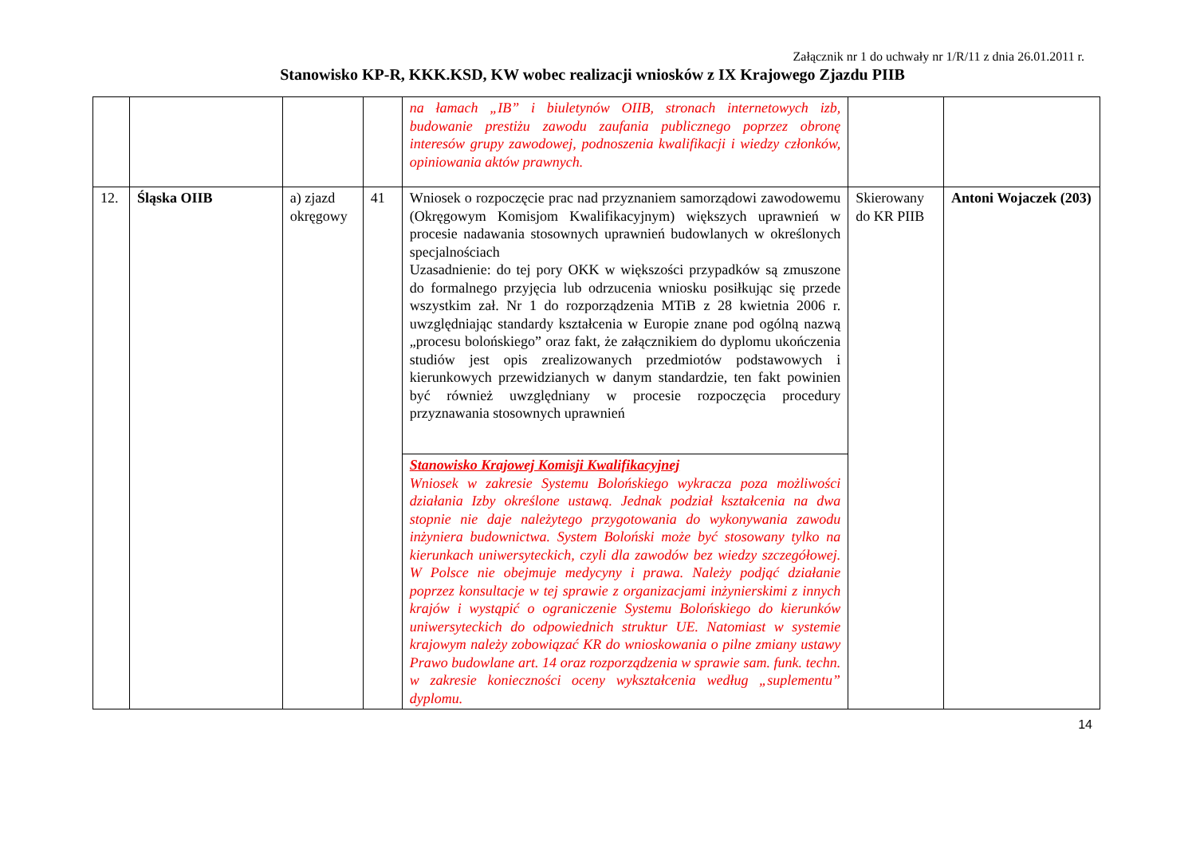Załącznik nr 1 do uchwały nr 1/R/11 z dnia 26.01.2011 r.
Stanowisko KP-R, KKK.KSD, KW wobec realizacji wniosków z IX Krajowego Zjazdu PIIB
| | | | | na łamach „IB” i biuletynów OIIB, stronach internetowych izb, budowanie prestiżu zawodu zaufania publicznego poprzez obronę interesów grupy zawodowej, podnoszenia kwalifikacji i wiedzy członków, opiniowania aktów prawnych. | | |
| 12. | Śląska OIIB | a) zjazd okręgowy | 41 | Wniosek o rozpoczęcie prac nad przyznaniem samorządowi zawodowemu (Okręgowym Komisjom Kwalifikacyjnym) większych uprawnień w procesie nadawania stosownych uprawnień budowlanych w określonych specjalnościach Uzasadnienie: do tej pory OKK w większości przypadków są zmuszone do formalnego przyjęcia lub odrzucenia wniosku posiłkując się przede wszystkim zał. Nr 1 do rozporządzenia MTiB z 28 kwietnia 2006 r. uwzględniając standardy kształcenia w Europie znane pod ogólną nazwą „procesu bolońskiego” oraz fakt, że załącznikiem do dyplomu ukończenia studiów jest opis zrealizowanych przedmiotów podstawowych i kierunkowych przewidzianych w danym standardzie, ten fakt powinien być również uwzględniany w procesie rozpoczęcia procedury przyznawania stosownych uprawnień | Skierowany do KR PIIB | Antoni Wojaczek (203) |
| | | | | Stanowisko Krajowej Komisji Kwalifikacyjnej Wniosek w zakresie Systemu Bolońskiego wykracza poza możliwości działania Izby określone ustawą. Jednak podział kształcenia na dwa stopnie nie daje należytego przygotowania do wykonywania zawodu inżyniera budownictwa. System Boloński może być stosowany tylko na kierunkach uniwersyteckich, czyli dla zawodów bez wiedzy szczegółowej. W Polsce nie obejmuje medycyny i prawa. Należy podjąć działanie poprzez konsultacje w tej sprawie z organizacjami inżynierskimi z innych krajów i wystąpić o ograniczenie Systemu Bolońskiego do kierunków uniwersyteckich do odpowiednich struktur UE. Natomiast w systemie krajowym należy zobowiązać KR do wnioskowania o pilne zmiany ustawy Prawo budowlane art. 14 oraz rozporządzenia w sprawie sam. funk. techn. w zakresie konieczności oceny wykształcenia według „suplementu” dyplomu. | | |
14